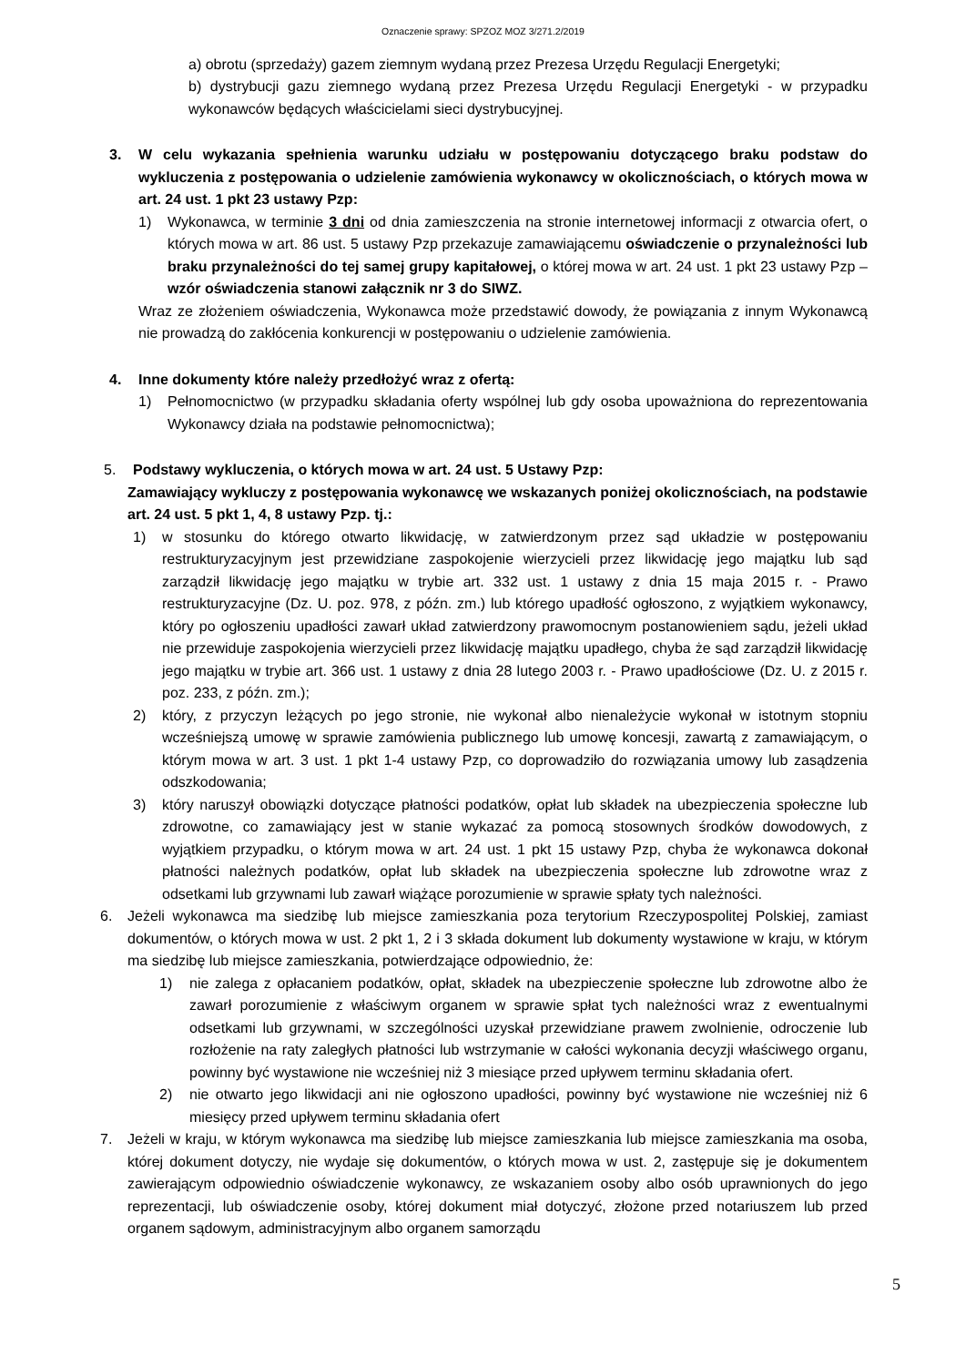Oznaczenie sprawy: SPZOZ MOZ 3/271.2/2019
a) obrotu (sprzedaży) gazem ziemnym wydaną przez Prezesa Urzędu Regulacji Energetyki;
b) dystrybucji gazu ziemnego wydaną przez Prezesa Urzędu Regulacji Energetyki - w przypadku wykonawców będących właścicielami sieci dystrybucyjnej.
3. W celu wykazania spełnienia warunku udziału w postępowaniu dotyczącego braku podstaw do wykluczenia z postępowania o udzielenie zamówienia wykonawcy w okolicznościach, o których mowa w art. 24 ust. 1 pkt 23 ustawy Pzp:
1) Wykonawca, w terminie 3 dni od dnia zamieszczenia na stronie internetowej informacji z otwarcia ofert, o których mowa w art. 86 ust. 5 ustawy Pzp przekazuje zamawiającemu oświadczenie o przynależności lub braku przynależności do tej samej grupy kapitałowej, o której mowa w art. 24 ust. 1 pkt 23 ustawy Pzp – wzór oświadczenia stanowi załącznik nr 3 do SIWZ.
Wraz ze złożeniem oświadczenia, Wykonawca może przedstawić dowody, że powiązania z innym Wykonawcą nie prowadzą do zakłócenia konkurencji w postępowaniu o udzielenie zamówienia.
4. Inne dokumenty które należy przedłożyć wraz z ofertą:
1) Pełnomocnictwo (w przypadku składania oferty wspólnej lub gdy osoba upoważniona do reprezentowania Wykonawcy działa na podstawie pełnomocnictwa);
5. Podstawy wykluczenia, o których mowa w art. 24 ust. 5 Ustawy Pzp:
Zamawiający wykluczy z postępowania wykonawcę we wskazanych poniżej okolicznościach, na podstawie art. 24 ust. 5 pkt 1, 4, 8 ustawy Pzp. tj.:
1) w stosunku do którego otwarto likwidację, w zatwierdzonym przez sąd układzie w postępowaniu restrukturyzacyjnym jest przewidziane zaspokojenie wierzycieli przez likwidację jego majątku lub sąd zarządził likwidację jego majątku w trybie art. 332 ust. 1 ustawy z dnia 15 maja 2015 r. - Prawo restrukturyzacyjne (Dz. U. poz. 978, z późn. zm.) lub którego upadłość ogłoszono, z wyjątkiem wykonawcy, który po ogłoszeniu upadłości zawarł układ zatwierdzony prawomocnym postanowieniem sądu, jeżeli układ nie przewiduje zaspokojenia wierzycieli przez likwidację majątku upadłego, chyba że sąd zarządził likwidację jego majątku w trybie art. 366 ust. 1 ustawy z dnia 28 lutego 2003 r. - Prawo upadłościowe (Dz. U. z 2015 r. poz. 233, z późn. zm.);
2) który, z przyczyn leżących po jego stronie, nie wykonał albo nienależycie wykonał w istotnym stopniu wcześniejszą umowę w sprawie zamówienia publicznego lub umowę koncesji, zawartą z zamawiającym, o którym mowa w art. 3 ust. 1 pkt 1-4 ustawy Pzp, co doprowadziło do rozwiązania umowy lub zasądzenia odszkodowania;
3) który naruszył obowiązki dotyczące płatności podatków, opłat lub składek na ubezpieczenia społeczne lub zdrowotne, co zamawiający jest w stanie wykazać za pomocą stosownych środków dowodowych, z wyjątkiem przypadku, o którym mowa w art. 24 ust. 1 pkt 15 ustawy Pzp, chyba że wykonawca dokonał płatności należnych podatków, opłat lub składek na ubezpieczenia społeczne lub zdrowotne wraz z odsetkami lub grzywnami lub zawarł wiążące porozumienie w sprawie spłaty tych należności.
6. Jeżeli wykonawca ma siedzibę lub miejsce zamieszkania poza terytorium Rzeczypospolitej Polskiej, zamiast dokumentów, o których mowa w ust. 2 pkt 1, 2 i 3 składa dokument lub dokumenty wystawione w kraju, w którym ma siedzibę lub miejsce zamieszkania, potwierdzające odpowiednio, że:
1) nie zalega z opłacaniem podatków, opłat, składek na ubezpieczenie społeczne lub zdrowotne albo że zawarł porozumienie z właściwym organem w sprawie spłat tych należności wraz z ewentualnymi odsetkami lub grzywnami, w szczególności uzyskał przewidziane prawem zwolnienie, odroczenie lub rozłożenie na raty zaległych płatności lub wstrzymanie w całości wykonania decyzji właściwego organu, powinny być wystawione nie wcześniej niż 3 miesiące przed upływem terminu składania ofert.
2) nie otwarto jego likwidacji ani nie ogłoszono upadłości, powinny być wystawione nie wcześniej niż 6 miesięcy przed upływem terminu składania ofert
7. Jeżeli w kraju, w którym wykonawca ma siedzibę lub miejsce zamieszkania lub miejsce zamieszkania ma osoba, której dokument dotyczy, nie wydaje się dokumentów, o których mowa w ust. 2, zastępuje się je dokumentem zawierającym odpowiednio oświadczenie wykonawcy, ze wskazaniem osoby albo osób uprawnionych do jego reprezentacji, lub oświadczenie osoby, której dokument miał dotyczyć, złożone przed notariuszem lub przed organem sądowym, administracyjnym albo organem samorządu
5